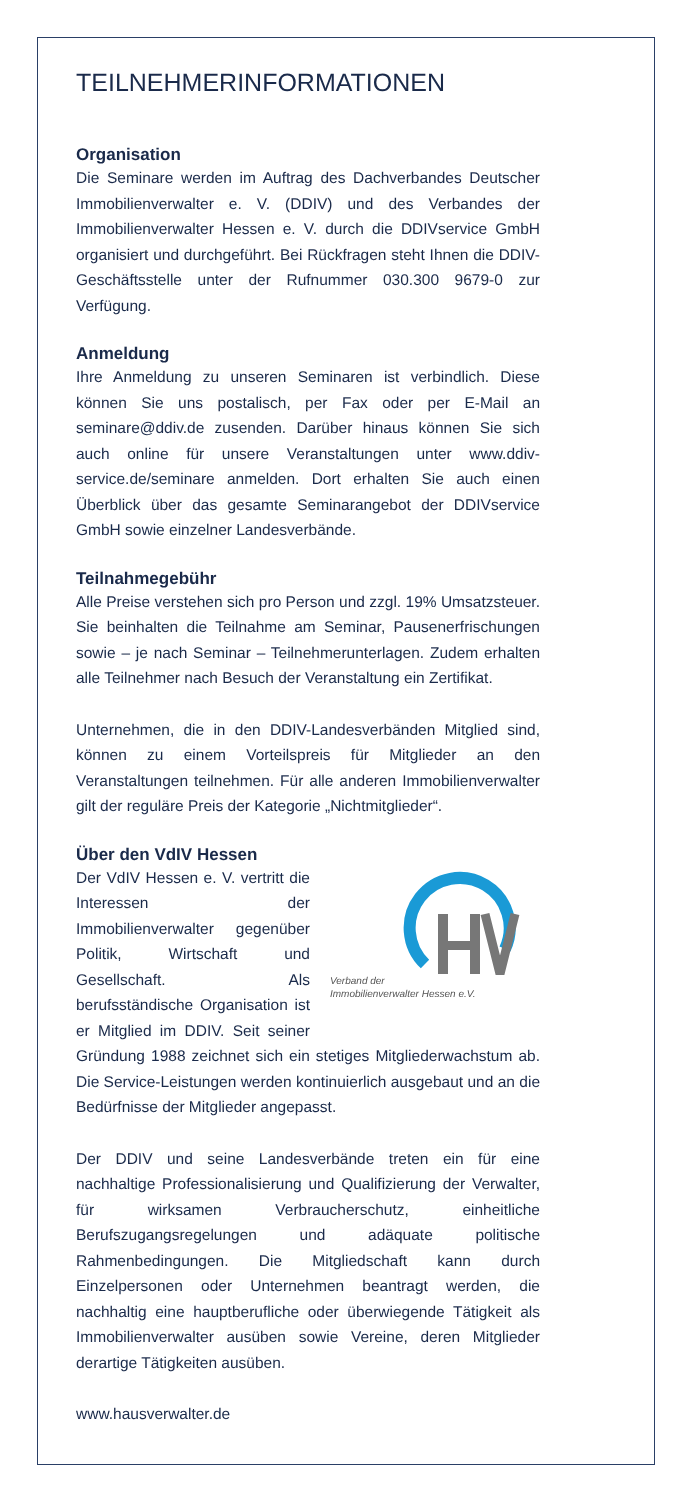TEILNEHMERINFORMATIONEN
Organisation
Die Seminare werden im Auftrag des Dachverbandes Deutscher Immobilienverwalter e. V. (DDIV) und des Verbandes der Immobilienverwalter Hessen e. V. durch die DDIVservice GmbH organisiert und durchgeführt. Bei Rückfragen steht Ihnen die DDIV-Geschäftsstelle unter der Rufnummer 030.300 9679-0 zur Verfügung.
Anmeldung
Ihre Anmeldung zu unseren Seminaren ist verbindlich. Diese können Sie uns postalisch, per Fax oder per E-Mail an seminare@ddiv.de zusenden. Darüber hinaus können Sie sich auch online für unsere Veranstaltungen unter www.ddiv-service.de/seminare anmelden. Dort erhalten Sie auch einen Überblick über das gesamte Seminarangebot der DDIVservice GmbH sowie einzelner Landesverbände.
Teilnahmegebühr
Alle Preise verstehen sich pro Person und zzgl. 19% Umsatzsteuer. Sie beinhalten die Teilnahme am Seminar, Pausenerfrischungen sowie – je nach Seminar – Teilnehmerunterlagen. Zudem erhalten alle Teilnehmer nach Besuch der Veranstaltung ein Zertifikat.
Unternehmen, die in den DDIV-Landesverbänden Mitglied sind, können zu einem Vorteilspreis für Mitglieder an den Veranstaltungen teilnehmen. Für alle anderen Immobilienverwalter gilt der reguläre Preis der Kategorie „Nichtmitglieder“.
Über den VdIV Hessen
Verband der
Immobilienverwalter Hessen e.V.
Der VdIV Hessen e. V. vertritt die Interessen der Immobilienverwalter gegenüber Politik, Wirtschaft und Gesellschaft. Als berufsständische Organisation ist er Mitglied im DDIV. Seit seiner Gründung 1988 zeichnet sich ein stetiges Mitgliederwachstum ab. Die Service-Leistungen werden kontinuierlich ausgebaut und an die Bedürfnisse der Mitglieder angepasst.
Der DDIV und seine Landesverbände treten ein für eine nachhaltige Professionalisierung und Qualifizierung der Verwalter, für wirksamen Verbraucherschutz, einheitliche Berufszugangsregelungen und adäquate politische Rahmenbedingungen. Die Mitgliedschaft kann durch Einzelpersonen oder Unternehmen beantragt werden, die nachhaltig eine hauptberufliche oder überwiegende Tätigkeit als Immobilienverwalter ausüben sowie Vereine, deren Mitglieder derartige Tätigkeiten ausüben.
www.hausverwalter.de